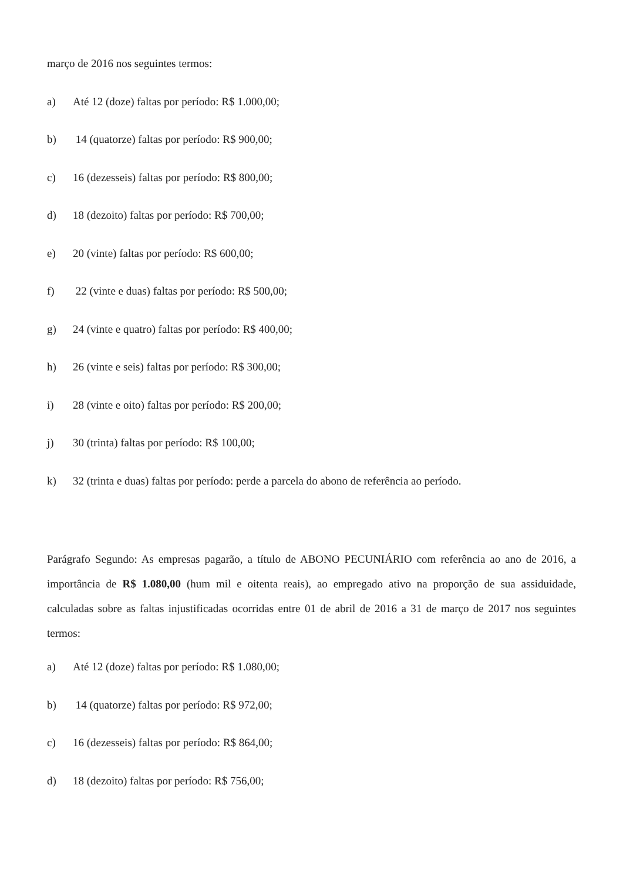março de 2016 nos seguintes termos:
a) Até 12 (doze) faltas por período: R$ 1.000,00;
b) 14 (quatorze) faltas por período: R$ 900,00;
c) 16 (dezesseis) faltas por período: R$ 800,00;
d) 18 (dezoito) faltas por período: R$ 700,00;
e) 20 (vinte) faltas por período: R$ 600,00;
f) 22 (vinte e duas) faltas por período: R$ 500,00;
g) 24 (vinte e quatro) faltas por período: R$ 400,00;
h) 26 (vinte e seis) faltas por período: R$ 300,00;
i) 28 (vinte e oito) faltas por período: R$ 200,00;
j) 30 (trinta) faltas por período: R$ 100,00;
k) 32 (trinta e duas) faltas por período: perde a parcela do abono de referência ao período.
Parágrafo Segundo: As empresas pagarão, a título de ABONO PECUNIÁRIO com referência ao ano de 2016, a importância de R$ 1.080,00 (hum mil e oitenta reais), ao empregado ativo na proporção de sua assiduidade, calculadas sobre as faltas injustificadas ocorridas entre 01 de abril de 2016 a 31 de março de 2017 nos seguintes termos:
a) Até 12 (doze) faltas por período: R$ 1.080,00;
b) 14 (quatorze) faltas por período: R$ 972,00;
c) 16 (dezesseis) faltas por período: R$ 864,00;
d) 18 (dezoito) faltas por período: R$ 756,00;